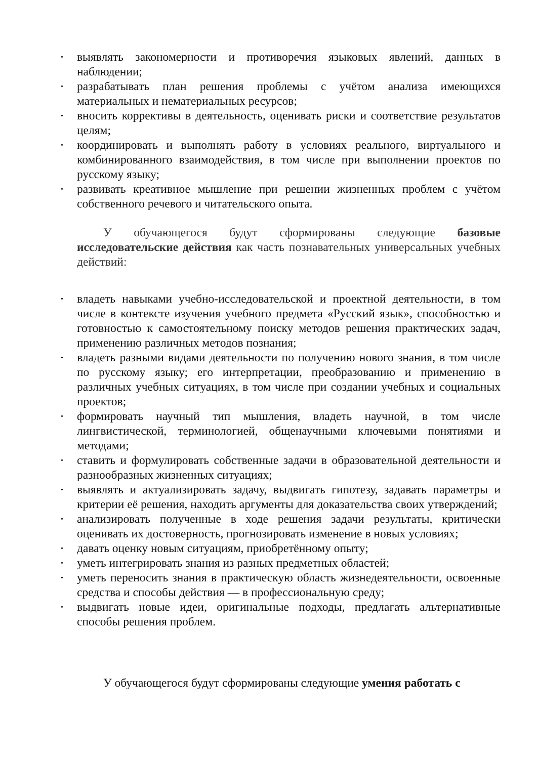• выявлять закономерности и противоречия языковых явлений, данных в наблюдении;
• разрабатывать план решения проблемы с учётом анализа имеющихся материальных и нематериальных ресурсов;
• вносить коррективы в деятельность, оценивать риски и соответствие результатов целям;
• координировать и выполнять работу в условиях реального, виртуального и комбинированного взаимодействия, в том числе при выполнении проектов по русскому языку;
• развивать креативное мышление при решении жизненных проблем с учётом собственного речевого и читательского опыта.
У обучающегося будут сформированы следующие базовые исследовательские действия как часть познавательных универсальных учебных действий:
• владеть навыками учебно-исследовательской и проектной деятельности, в том числе в контексте изучения учебного предмета «Русский язык», способностью и готовностью к самостоятельному поиску методов решения практических задач, применению различных методов познания;
• владеть разными видами деятельности по получению нового знания, в том числе по русскому языку; его интерпретации, преобразованию и применению в различных учебных ситуациях, в том числе при создании учебных и социальных проектов;
• формировать научный тип мышления, владеть научной, в том числе лингвистической, терминологией, общенаучными ключевыми понятиями и методами;
• ставить и формулировать собственные задачи в образовательной деятельности и разнообразных жизненных ситуациях;
• выявлять и актуализировать задачу, выдвигать гипотезу, задавать параметры и критерии её решения, находить аргументы для доказательства своих утверждений;
• анализировать полученные в ходе решения задачи результаты, критически оценивать их достоверность, прогнозировать изменение в новых условиях;
• давать оценку новым ситуациям, приобретённому опыту;
• уметь интегрировать знания из разных предметных областей;
• уметь переносить знания в практическую область жизнедеятельности, освоенные средства и способы действия — в профессиональную среду;
• выдвигать новые идеи, оригинальные подходы, предлагать альтернативные способы решения проблем.
У обучающегося будут сформированы следующие умения работать с